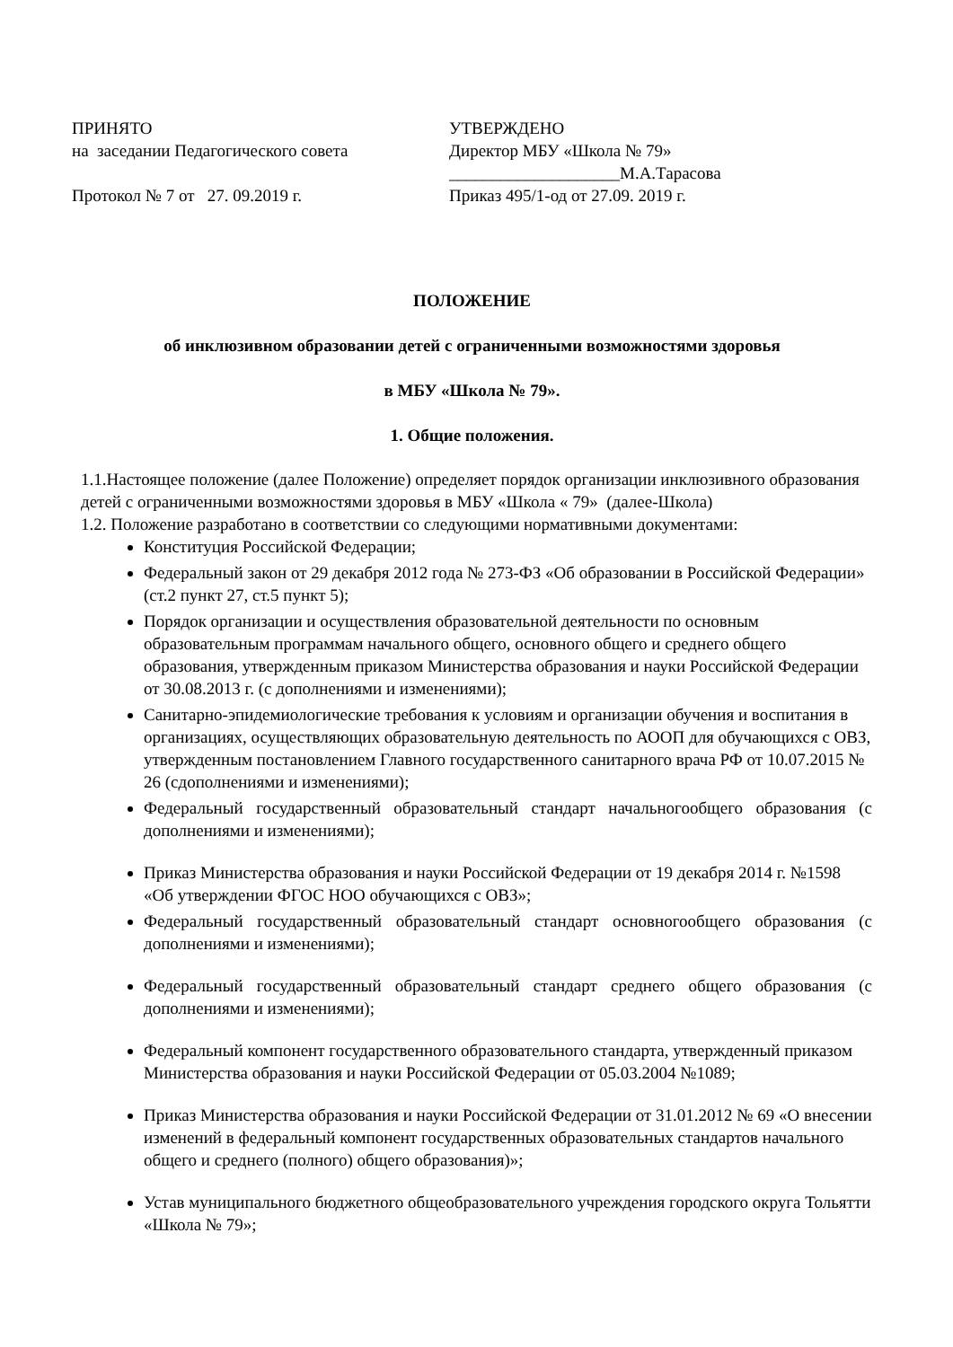ПРИНЯТО
на заседании Педагогического совета
Протокол № 7 от 27. 09.2019 г.
УТВЕРЖДЕНО
Директор МБУ «Школа № 79»
____________________М.А.Тарасова
Приказ 495/1-од от 27.09. 2019 г.
ПОЛОЖЕНИЕ
об инклюзивном образовании детей с ограниченными возможностями здоровья
в МБУ «Школа № 79».
1. Общие положения.
1.1.Настоящее положение (далее Положение) определяет порядок организации инклюзивного образования детей с ограниченными возможностями здоровья в МБУ «Школа « 79» (далее-Школа)
1.2. Положение разработано в соответствии со следующими нормативными документами:
Конституция Российской Федерации;
Федеральный закон от 29 декабря 2012 года № 273-ФЗ «Об образовании в Российской Федерации» (ст.2 пункт 27, ст.5 пункт 5);
Порядок организации и осуществления образовательной деятельности по основным образовательным программам начального общего, основного общего и среднего общего образования, утвержденным приказом Министерства образования и науки Российской Федерации от 30.08.2013 г. (с дополнениями и изменениями);
Санитарно-эпидемиологические требования к условиям и организации обучения и воспитания в организациях, осуществляющих образовательную деятельность по АООП для обучающихся с ОВЗ, утвержденным постановлением Главного государственного санитарного врача РФ от 10.07.2015 № 26 (сдополнениями и изменениями);
Федеральный государственный образовательный стандарт начальногообщего образования (с дополнениями и изменениями);
Приказ Министерства образования и науки Российской Федерации от 19 декабря 2014 г. №1598 «Об утверждении ФГОС НОО обучающихся с ОВЗ»;
Федеральный государственный образовательный стандарт основногообщего образования (с дополнениями и изменениями);
Федеральный государственный образовательный стандарт среднего общего образования (с дополнениями и изменениями);
Федеральный компонент государственного образовательного стандарта, утвержденный приказом Министерства образования и науки Российской Федерации от 05.03.2004 №1089;
Приказ Министерства образования и науки Российской Федерации от 31.01.2012 № 69 «О внесении изменений в федеральный компонент государственных образовательных стандартов начального общего и среднего (полного) общего образования)»;
Устав муниципального бюджетного общеобразовательного учреждения городского округа Тольятти «Школа № 79»;